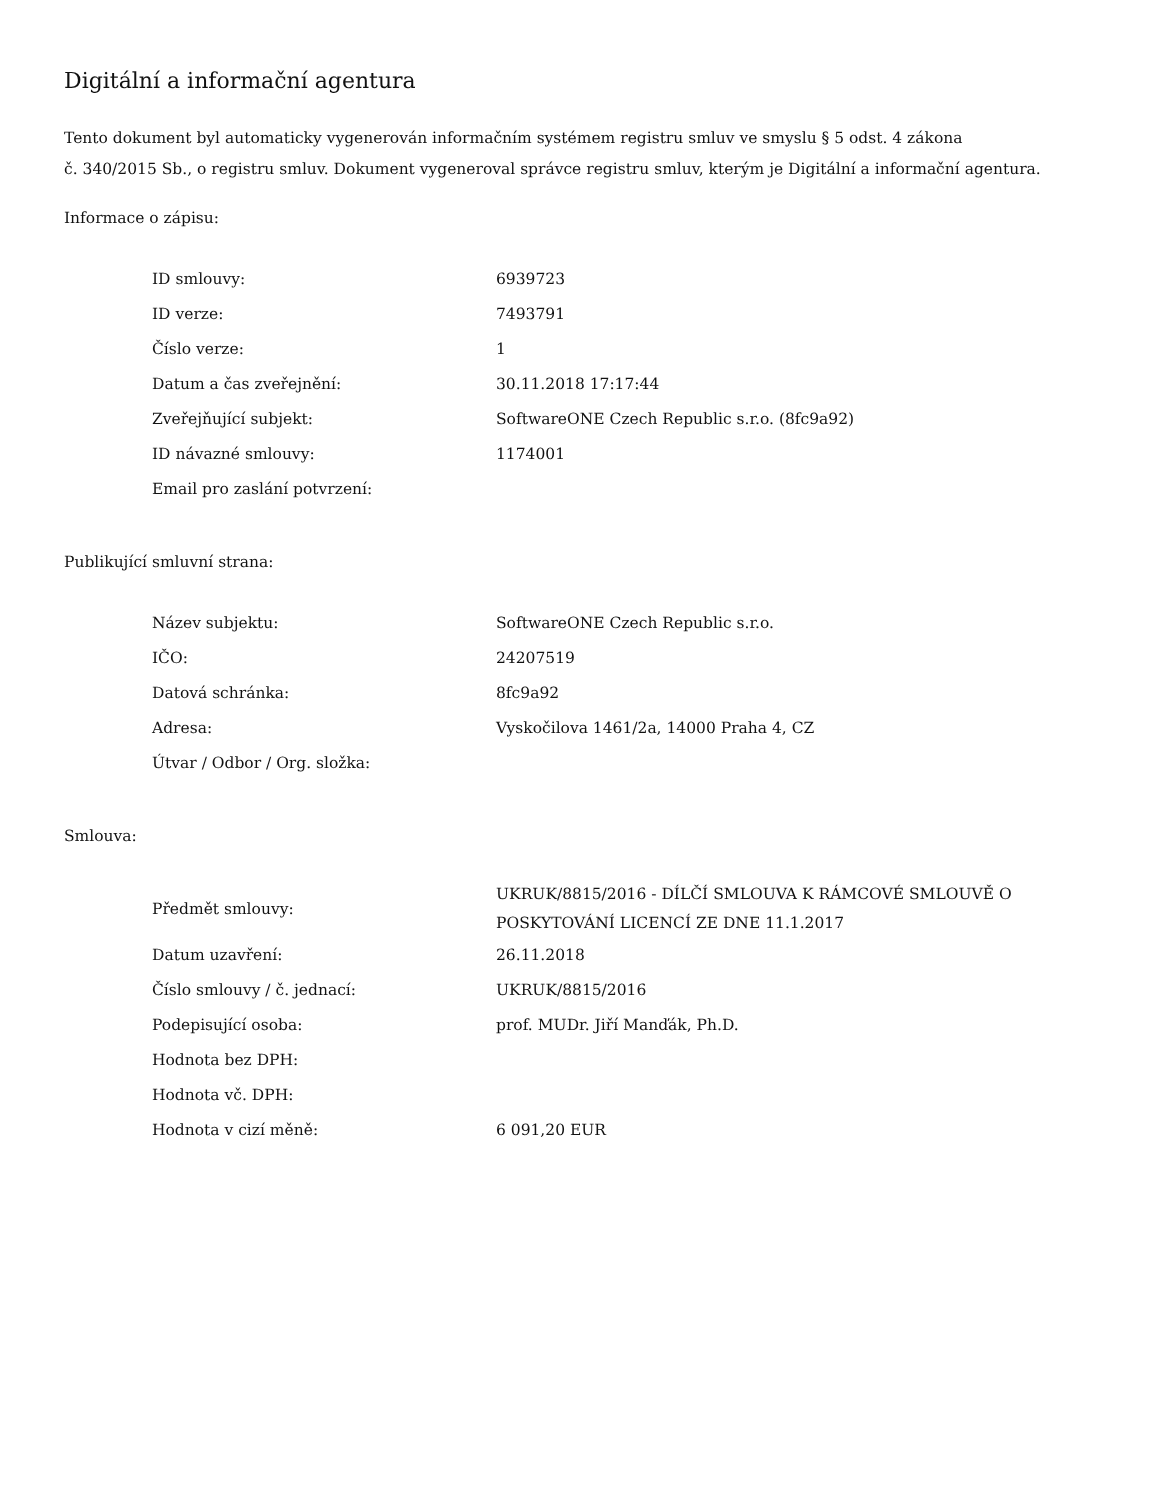Digitální a informační agentura
Tento dokument byl automaticky vygenerován informačním systémem registru smluv ve smyslu § 5 odst. 4 zákona
č. 340/2015 Sb., o registru smluv. Dokument vygeneroval správce registru smluv, kterým je Digitální a informační agentura.
Informace o zápisu:
| ID smlouvy: | 6939723 |
| ID verze: | 7493791 |
| Číslo verze: | 1 |
| Datum a čas zveřejnění: | 30.11.2018 17:17:44 |
| Zveřejňující subjekt: | SoftwareONE Czech Republic s.r.o. (8fc9a92) |
| ID návazné smlouvy: | 1174001 |
| Email pro zaslání potvrzení: | |
Publikující smluvní strana:
| Název subjektu: | SoftwareONE Czech Republic s.r.o. |
| IČO: | 24207519 |
| Datová schránka: | 8fc9a92 |
| Adresa: | Vyskočilova 1461/2a, 14000 Praha 4, CZ |
| Útvar / Odbor / Org. složka: | |
Smlouva:
| Předmět smlouvy: | UKRUK/8815/2016 - DÍLČÍ SMLOUVA K RÁMCOVÉ SMLOUVĚ O POSKYTOVÁNÍ LICENCÍ ZE DNE 11.1.2017 |
| Datum uzavření: | 26.11.2018 |
| Číslo smlouvy / č. jednací: | UKRUK/8815/2016 |
| Podepisující osoba: | prof. MUDr. Jiří Manďák, Ph.D. |
| Hodnota bez DPH: | |
| Hodnota vč. DPH: | |
| Hodnota v cizí měně: | 6 091,20 EUR |